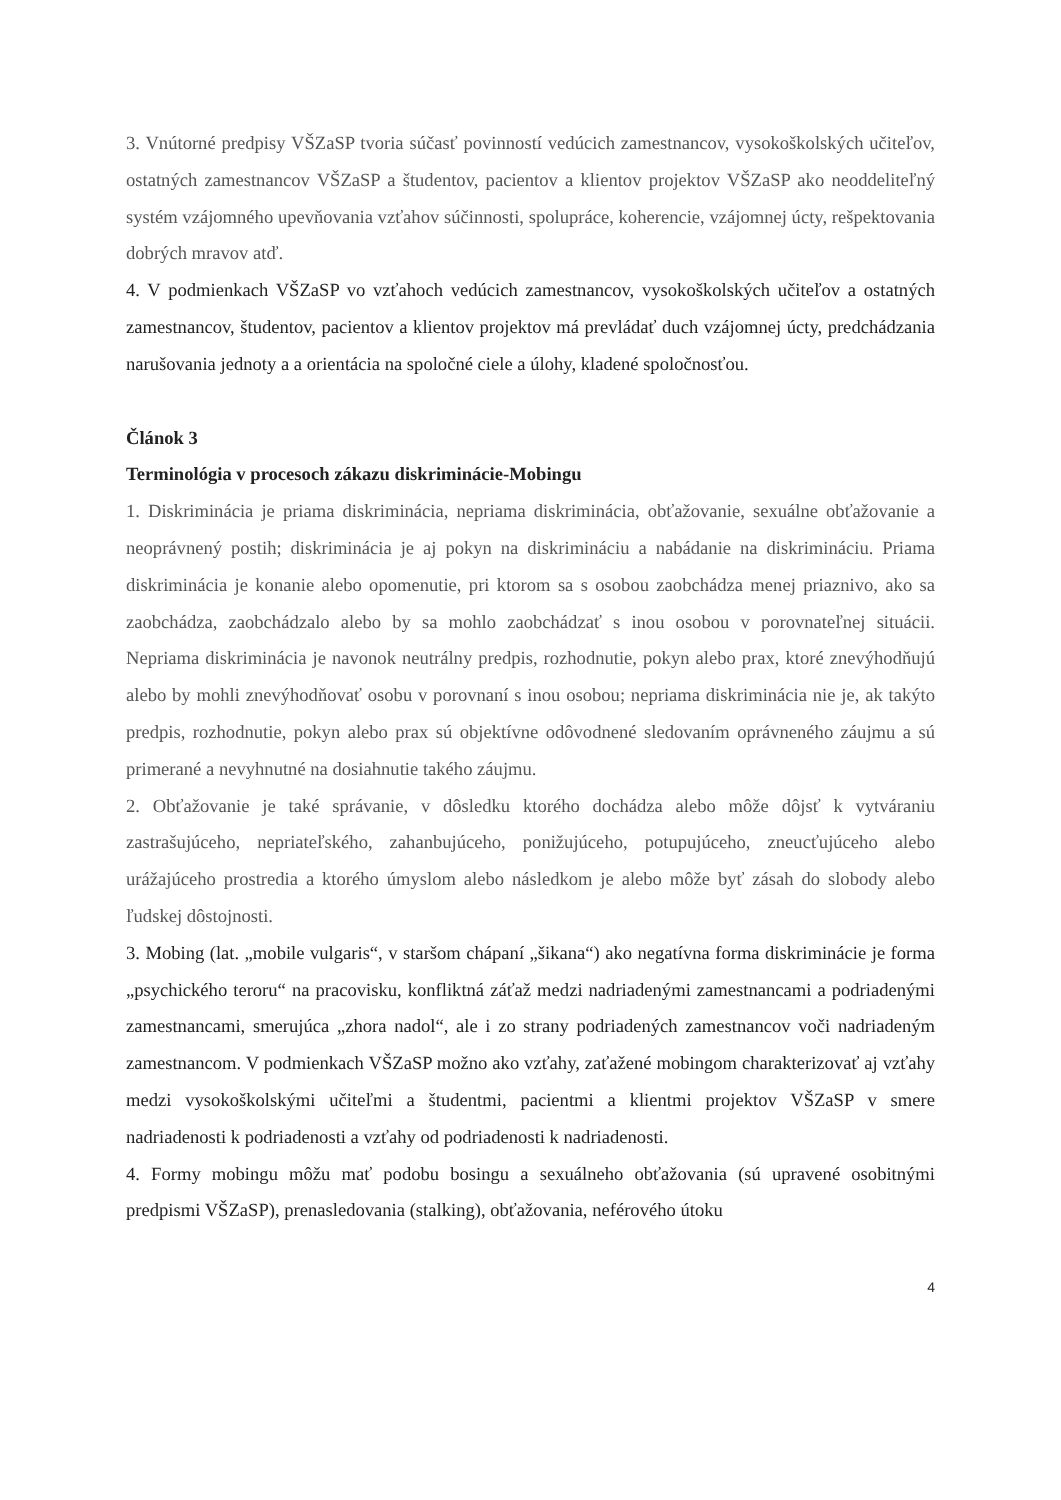3. Vnútorné predpisy VŠZaSP tvoria súčasť povinností vedúcich zamestnancov, vysokoškolských učiteľov, ostatných zamestnancov VŠZaSP a študentov, pacientov a klientov projektov VŠZaSP ako neoddeliteľný systém vzájomného upevňovania vzťahov súčinnosti, spolupráce, koherencie, vzájomnej úcty, rešpektovania dobrých mravov atď.
4. V podmienkach VŠZaSP vo vzťahoch vedúcich zamestnancov, vysokoškolských učiteľov a ostatných zamestnancov, študentov, pacientov a klientov projektov má prevládať duch vzájomnej úcty, predchádzania narušovania jednoty a a orientácia na spoločné ciele a úlohy, kladené spoločnosťou.
Článok 3
Terminológia v procesoch zákazu diskriminácie-Mobingu
1. Diskriminácia je priama diskriminácia, nepriama diskriminácia, obťažovanie, sexuálne obťažovanie a neoprávnený postih; diskriminácia je aj pokyn na diskrimináciu a nabádanie na diskrimináciu. Priama diskriminácia je konanie alebo opomenutie, pri ktorom sa s osobou zaobchádza menej priaznivo, ako sa zaobchádza, zaobchádzalo alebo by sa mohlo zaobchádzať s inou osobou v porovnateľnej situácii. Nepriama diskriminácia je navonok neutrálny predpis, rozhodnutie, pokyn alebo prax, ktoré znevýhodňujú alebo by mohli znevýhodňovať osobu v porovnaní s inou osobou; nepriama diskriminácia nie je, ak takýto predpis, rozhodnutie, pokyn alebo prax sú objektívne odôvodnené sledovaním oprávneného záujmu a sú primerané a nevyhnutné na dosiahnutie takého záujmu.
2. Obťažovanie je také správanie, v dôsledku ktorého dochádza alebo môže dôjsť k vytváraniu zastrašujúceho, nepriateľského, zahanbujúceho, ponižujúceho, potupujúceho, zneucťujúceho alebo urážajúceho prostredia a ktorého úmyslom alebo následkom je alebo môže byť zásah do slobody alebo ľudskej dôstojnosti.
3. Mobing (lat. „mobile vulgaris“, v staršom chápaní „šikana“) ako negatívna forma diskriminácie je forma „psychického teroru“ na pracovisku, konfliktná záťaž medzi nadriadenými zamestnancami a podriadenými zamestnancami, smerujúca „zhora nadol“, ale i zo strany podriadených zamestnancov voči nadriadeným zamestnancom. V podmienkach VŠZaSP možno ako vzťahy, zaťažené mobingom charakterizovať aj vzťahy medzi vysokoškolskými učiteľmi a študentmi, pacientmi a klientmi projektov VŠZaSP v smere nadriadenosti k podriadenosti a vzťahy od podriadenosti k nadriadenosti.
4. Formy mobingu môžu mať podobu bosingu a sexuálneho obťažovania (sú upravené osobitnými predpismi VŠZaSP), prenasledovania (stalking), obťažovania, neférového útoku
4